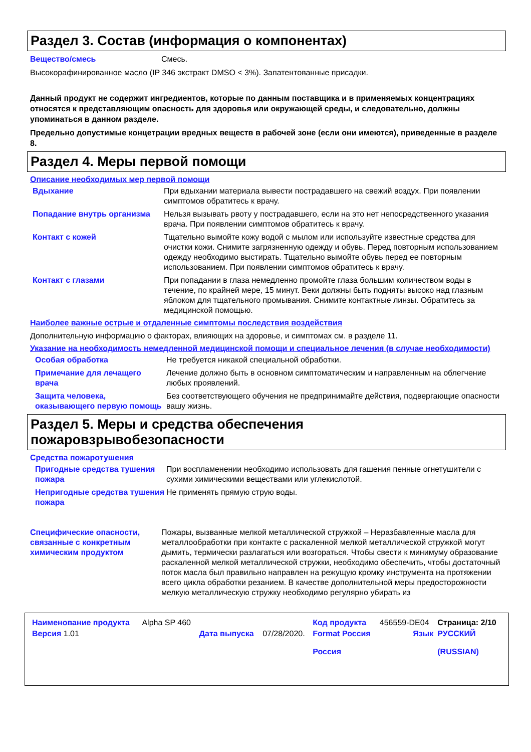Раздел 3. Состав (информация о компонентах)
Вещество/смесь Смесь.
Высокорафинированное масло (IP 346 экстракт DMSO < 3%). Запатентованные присадки.
Данный продукт не содержит ингредиентов, которые по данным поставщика и в применяемых концентрациях относятся к представляющим опасность для здоровья или окружающей среды, и следовательно, должны упоминаться в данном разделе.
Предельно допустимые концетрации вредных веществ в рабочей зоне (если они имеются), приведенные в разделе 8.
Раздел 4. Меры первой помощи
Описание необходимых мер первой помощи
Вдыхание При вдыхании материала вывести пострадавшего на свежий воздух. При появлении симптомов обратитесь к врачу.
Попадание внутрь организма Нельзя вызывать рвоту у пострадавшего, если на это нет непосредственного указания врача. При появлении симптомов обратитесь к врачу.
Контакт с кожей Тщательно вымойте кожу водой с мылом или используйте известные средства для очистки кожи. Снимите загрязненную одежду и обувь. Перед повторным использованием одежду необходимо выстирать. Тщательно вымойте обувь перед ее повторным использованием. При появлении симптомов обратитесь к врачу.
Контакт с глазами При попадании в глаза немедленно промойте глаза большим количеством воды в течение, по крайней мере, 15 минут. Веки должны быть подняты высоко над глазным яблоком для тщательного промывания. Снимите контактные линзы. Обратитесь за медицинской помощью.
Наиболее важные острые и отдаленные симптомы последствия воздействия
Дополнительную информацию о факторах, влияющих на здоровье, и симптомах см. в разделе 11.
Указание на необходимость немедленной медицинской помощи и специальное лечения (в случае необходимости)
Особая обработка Не требуется никакой специальной обработки.
Примечание для лечащего врача
Лечение должно быть в основном симптоматическим и направленным на облегчение любых проявлений.
Защита человека, оказывающего первую помощь
Без соответствующего обучения не предпринимайте действия, подвергающие опасности вашу жизнь.
Раздел 5. Меры и средства обеспечения
пожаровзрывобезопасности
Средства пожаротушения
Пригодные средства тушения пожара
При воспламенении необходимо использовать для гашения пенные огнетушители с сухими химическими веществами или углекислотой.
Непригодные средства тушения пожара
Не применять прямую струю воды.
Специфические опасности, связанные с конкретным химическим продуктом
Пожары, вызванные мелкой металлической стружкой – Неразбавленные масла для металлообработки при контакте с раскаленной мелкой металлической стружкой могут дымить, термически разлагаться или возгораться. Чтобы свести к минимуму образование раскаленной мелкой металлической стружки, необходимо обеспечить, чтобы достаточный поток масла был правильно направлен на режущую кромку инструмента на протяжении всего цикла обработки резанием. В качестве дополнительной меры предосторожности мелкую металлическую стружку необходимо регулярно убирать из
| Наименование продукта | Alpha SP 460 | | | Код продукта | 456559-DE04 | Страница: 2/10 |
| Версия 1.01 | | Дата выпуска | 07/28/2020. | Format Россия Россия | Язык | РУССКИЙ (RUSSIAN) |